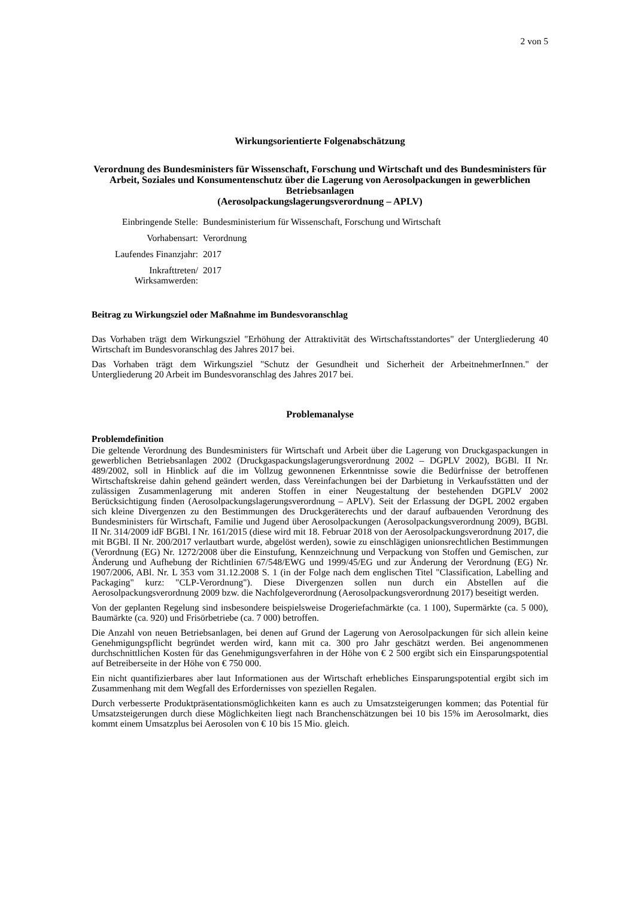2 von 5
Wirkungsorientierte Folgenabschätzung
Verordnung des Bundesministers für Wissenschaft, Forschung und Wirtschaft und des Bundesministers für Arbeit, Soziales und Konsumentenschutz über die Lagerung von Aerosolpackungen in gewerblichen Betriebsanlagen
(Aerosolpackungslagerungsverordnung – APLV)
| Einbringende Stelle: | Bundesministerium für Wissenschaft, Forschung und Wirtschaft |
| Vorhabensart: | Verordnung |
| Laufendes Finanzjahr: | 2017 |
| Inkrafttreten/ Wirksamwerden: | 2017 |
Beitrag zu Wirkungsziel oder Maßnahme im Bundesvoranschlag
Das Vorhaben trägt dem Wirkungsziel "Erhöhung der Attraktivität des Wirtschaftsstandortes" der Untergliederung 40 Wirtschaft im Bundesvoranschlag des Jahres 2017 bei.
Das Vorhaben trägt dem Wirkungsziel "Schutz der Gesundheit und Sicherheit der ArbeitnehmerInnen." der Untergliederung 20 Arbeit im Bundesvoranschlag des Jahres 2017 bei.
Problemanalyse
Problemdefinition
Die geltende Verordnung des Bundesministers für Wirtschaft und Arbeit über die Lagerung von Druckgaspackungen in gewerblichen Betriebsanlagen 2002 (Druckgaspackungslagerungsverordnung 2002 – DGPLV 2002), BGBl. II Nr. 489/2002, soll in Hinblick auf die im Vollzug gewonnenen Erkenntnisse sowie die Bedürfnisse der betroffenen Wirtschaftskreise dahin gehend geändert werden, dass Vereinfachungen bei der Darbietung in Verkaufsstätten und der zulässigen Zusammenlagerung mit anderen Stoffen in einer Neugestaltung der bestehenden DGPLV 2002 Berücksichtigung finden (Aerosolpackungslagerungsverordnung – APLV). Seit der Erlassung der DGPL 2002 ergaben sich kleine Divergenzen zu den Bestimmungen des Druckgeräterechts und der darauf aufbauenden Verordnung des Bundesministers für Wirtschaft, Familie und Jugend über Aerosolpackungen (Aerosolpackungsverordnung 2009), BGBl. II Nr. 314/2009 idF BGBl. I Nr. 161/2015 (diese wird mit 18. Februar 2018 von der Aerosolpackungsverordnung 2017, die mit BGBl. II Nr. 200/2017 verlautbart wurde, abgelöst werden), sowie zu einschlägigen unionsrechtlichen Bestimmungen (Verordnung (EG) Nr. 1272/2008 über die Einstufung, Kennzeichnung und Verpackung von Stoffen und Gemischen, zur Änderung und Aufhebung der Richtlinien 67/548/EWG und 1999/45/EG und zur Änderung der Verordnung (EG) Nr. 1907/2006, ABl. Nr. L 353 vom 31.12.2008 S. 1 (in der Folge nach dem englischen Titel "Classification, Labelling and Packaging" kurz: "CLP-Verordnung"). Diese Divergenzen sollen nun durch ein Abstellen auf die Aerosolpackungsverordnung 2009 bzw. die Nachfolgeverordnung (Aerosolpackungsverordnung 2017) beseitigt werden.
Von der geplanten Regelung sind insbesondere beispielsweise Drogeriefachmärkte (ca. 1 100), Supermärkte (ca. 5 000), Baumärkte (ca. 920) und Frisörbetriebe (ca. 7 000) betroffen.
Die Anzahl von neuen Betriebsanlagen, bei denen auf Grund der Lagerung von Aerosolpackungen für sich allein keine Genehmigungspflicht begründet werden wird, kann mit ca. 300 pro Jahr geschätzt werden. Bei angenommenen durchschnittlichen Kosten für das Genehmigungsverfahren in der Höhe von € 2 500 ergibt sich ein Einsparungspotential auf Betreiberseite in der Höhe von € 750 000.
Ein nicht quantifizierbares aber laut Informationen aus der Wirtschaft erhebliches Einsparungspotential ergibt sich im Zusammenhang mit dem Wegfall des Erfordernisses von speziellen Regalen.
Durch verbesserte Produktpräsentationsmöglichkeiten kann es auch zu Umsatzsteigerungen kommen; das Potential für Umsatzsteigerungen durch diese Möglichkeiten liegt nach Branchenschätzungen bei 10 bis 15% im Aerosolmarkt, dies kommt einem Umsatzplus bei Aerosolen von € 10 bis 15 Mio. gleich.